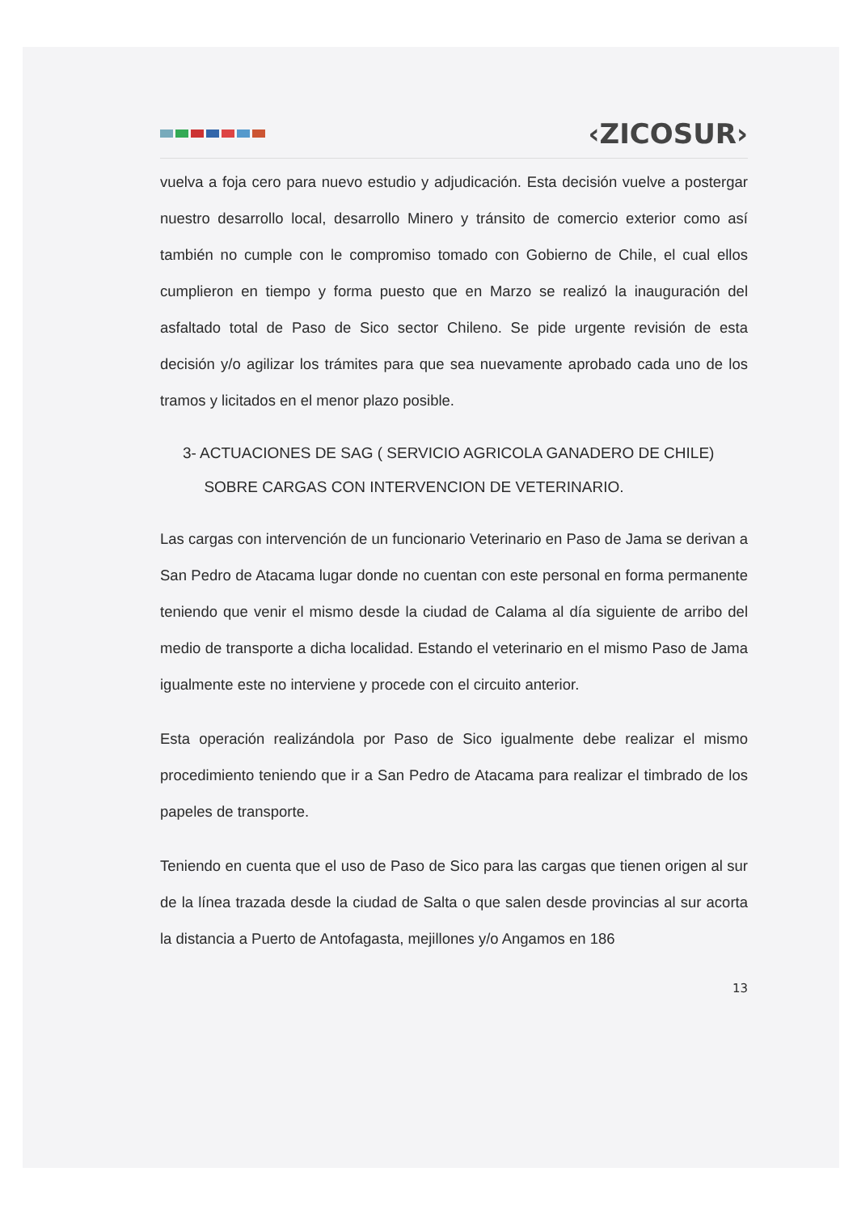‹ZICOSUR›
vuelva a foja cero para nuevo estudio y adjudicación. Esta decisión vuelve a postergar nuestro desarrollo local, desarrollo Minero y tránsito de comercio exterior como así también no cumple con le compromiso tomado con Gobierno de Chile, el cual ellos cumplieron en tiempo y forma puesto que en Marzo se realizó la inauguración del asfaltado total de Paso de Sico sector Chileno. Se pide urgente revisión de esta decisión y/o agilizar los trámites para que sea nuevamente aprobado cada uno de los tramos y licitados en el menor plazo posible.
3- ACTUACIONES DE SAG ( SERVICIO AGRICOLA GANADERO DE CHILE)
SOBRE CARGAS CON INTERVENCION DE VETERINARIO.
Las cargas con intervención de un funcionario Veterinario en Paso de Jama se derivan a San Pedro de Atacama lugar donde no cuentan con este personal en forma permanente teniendo que venir el mismo desde la ciudad de Calama al día siguiente de arribo del medio de transporte a dicha localidad. Estando el veterinario en el mismo Paso de Jama igualmente este no interviene y procede con el circuito anterior.
Esta operación realizándola por Paso de Sico igualmente debe realizar el mismo procedimiento teniendo que ir a San Pedro de Atacama para realizar el timbrado de los papeles de transporte.
Teniendo en cuenta que el uso de Paso de Sico para las cargas que tienen origen al sur de la línea trazada desde la ciudad de Salta o que salen desde provincias al sur acorta la distancia a Puerto de Antofagasta, mejillones y/o Angamos en 186
13